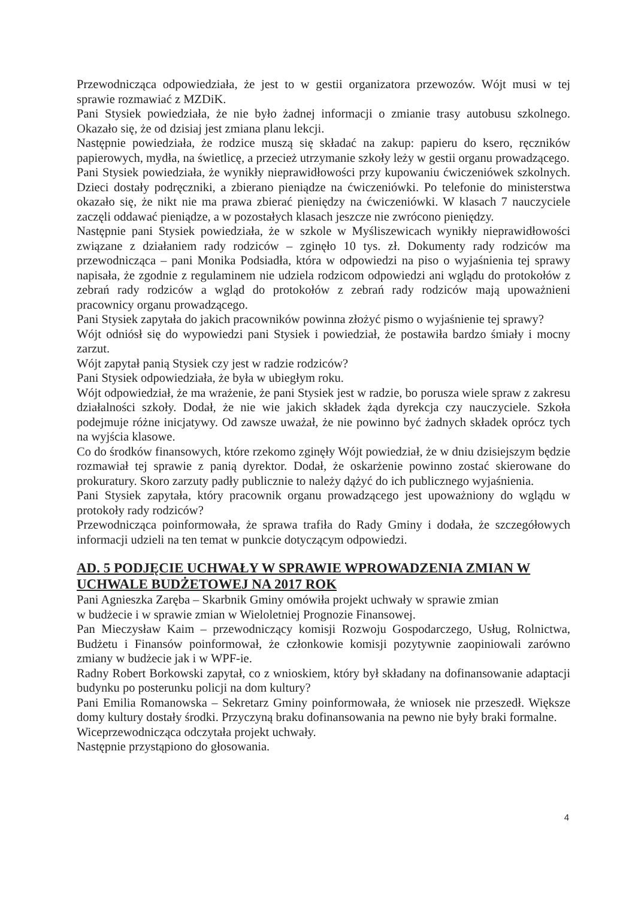Przewodnicząca odpowiedziała, że jest to w gestii organizatora przewozów. Wójt musi w tej sprawie rozmawiać z MZDiK.
Pani Stysiek powiedziała, że nie było żadnej informacji o zmianie trasy autobusu szkolnego. Okazało się, że od dzisiaj jest zmiana planu lekcji.
Następnie powiedziała, że rodzice muszą się składać na zakup: papieru do ksero, ręczników papierowych, mydła, na świetlicę, a przecież utrzymanie szkoły leży w gestii organu prowadzącego.
Pani Stysiek powiedziała, że wynikły nieprawidłowości przy kupowaniu ćwiczeniówek szkolnych. Dzieci dostały podręczniki, a zbierano pieniądze na ćwiczeniówki. Po telefonie do ministerstwa okazało się, że nikt nie ma prawa zbierać pieniędzy na ćwiczeniówki. W klasach 7 nauczyciele zaczęli oddawać pieniądze, a w pozostałych klasach jeszcze nie zwrócono pieniędzy.
Następnie pani Stysiek powiedziała, że w szkole w Myśliszewicach wynikły nieprawidłowości związane z działaniem rady rodziców – zginęło 10 tys. zł. Dokumenty rady rodziców ma przewodnicząca – pani Monika Podsiadła, która w odpowiedzi na piso o wyjaśnienia tej sprawy napisała, że zgodnie z regulaminem nie udziela rodzicom odpowiedzi ani wglądu do protokołów z zebrań rady rodziców a wgląd do protokołów z zebrań rady rodziców mają upoważnieni pracownicy organu prowadzącego.
Pani Stysiek zapytała do jakich pracowników powinna złożyć pismo o wyjaśnienie tej sprawy?
Wójt odniósł się do wypowiedzi pani Stysiek i powiedział, że postawiła bardzo śmiały i mocny zarzut.
Wójt zapytał panią Stysiek czy jest w radzie rodziców?
Pani Stysiek odpowiedziała, że była w ubiegłym roku.
Wójt odpowiedział, że ma wrażenie, że pani Stysiek jest w radzie, bo porusza wiele spraw z zakresu działalności szkoły. Dodał, że nie wie jakich składek żąda dyrekcja czy nauczyciele. Szkoła podejmuje różne inicjatywy. Od zawsze uważał, że nie powinno być żadnych składek oprócz tych na wyjścia klasowe.
Co do środków finansowych, które rzekomo zginęły Wójt powiedział, że w dniu dzisiejszym będzie rozmawiał tej sprawie z panią dyrektor. Dodał, że oskarżenie powinno zostać skierowane do prokuratury. Skoro zarzuty padły publicznie to należy dążyć do ich publicznego wyjaśnienia.
Pani Stysiek zapytała, który pracownik organu prowadzącego jest upoważniony do wglądu w protokoły rady rodziców?
Przewodnicząca poinformowała, że sprawa trafiła do Rady Gminy i dodała, że szczegółowych informacji udzieli na ten temat w punkcie dotyczącym odpowiedzi.
AD. 5 PODJĘCIE UCHWAŁY W SPRAWIE WPROWADZENIA ZMIAN W UCHWALE BUDŻETOWEJ NA 2017 ROK
Pani Agnieszka Zaręba – Skarbnik Gminy omówiła projekt uchwały w sprawie zmian
w budżecie i w sprawie zmian w Wieloletniej Prognozie Finansowej.
Pan Mieczysław Kaim – przewodniczący komisji Rozwoju Gospodarczego, Usług, Rolnictwa, Budżetu i Finansów poinformował, że członkowie komisji pozytywnie zaopiniowali zarówno zmiany w budżecie jak i w WPF-ie.
Radny Robert Borkowski zapytał, co z wnioskiem, który był składany na dofinansowanie adaptacji budynku po posterunku policji na dom kultury?
Pani Emilia Romanowska – Sekretarz Gminy poinformowała, że wniosek nie przeszedł. Większe domy kultury dostały środki. Przyczyną braku dofinansowania na pewno nie były braki formalne.
Wiceprzewodnicząca odczytała projekt uchwały.
Następnie przystąpiono do głosowania.
4